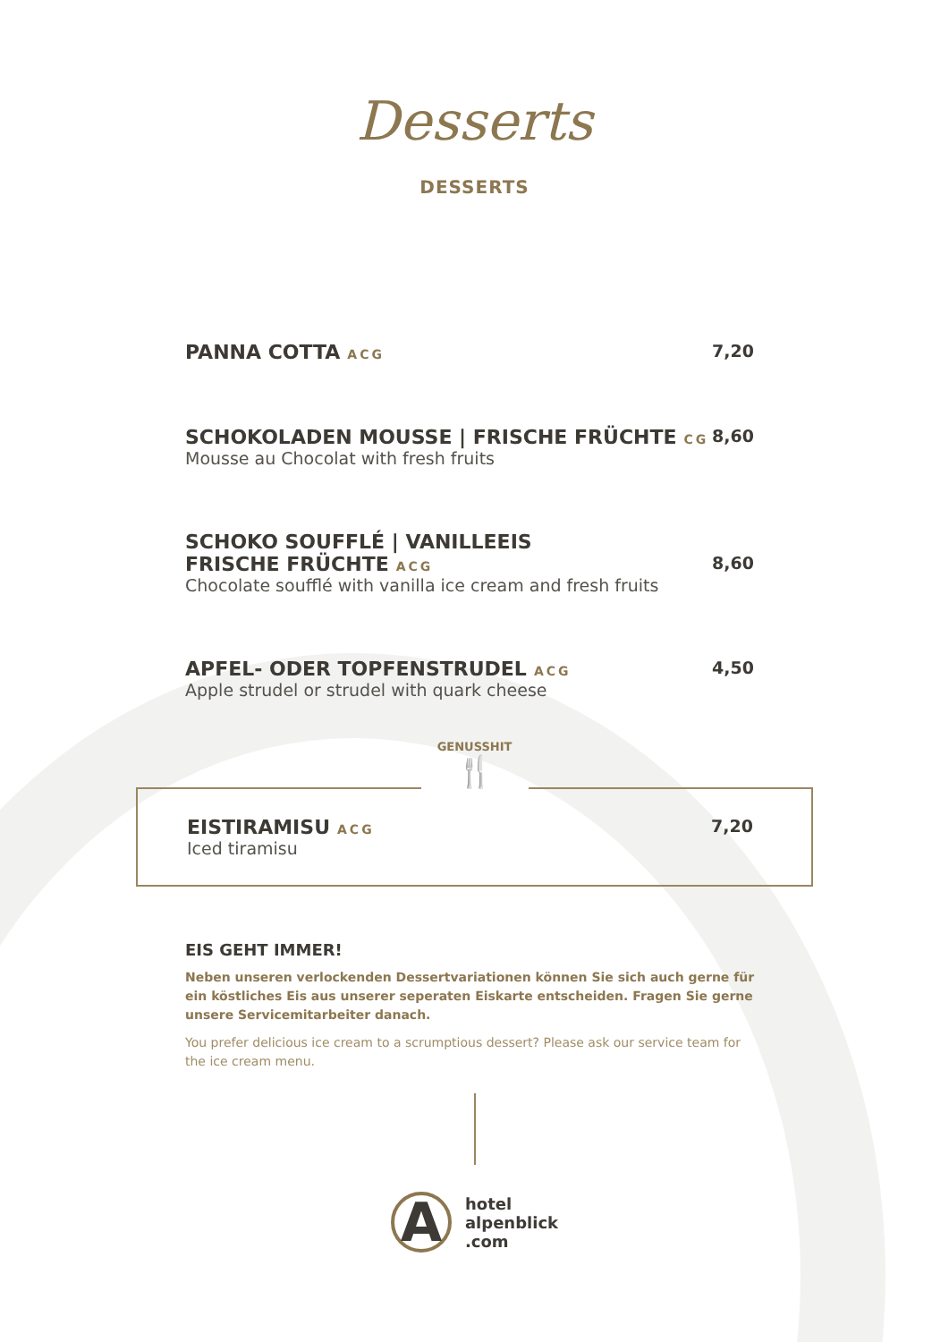Desserts
DESSERTS
PANNA COTTA ACG
7,20
SCHOKOLADEN MOUSSE | FRISCHE FRÜCHTE CG
Mousse au Chocolat with fresh fruits
8,60
SCHOKO SOUFFLÉ | VANILLEEIS
FRISCHE FRÜCHTE ACG
Chocolate soufflé with vanilla ice cream and fresh fruits
8,60
APFEL- ODER TOPFENSTRUDEL ACG
Apple strudel or strudel with quark cheese
4,50
GENUSSHIT
🍴
EISTIRAMISU ACG
Iced tiramisu
7,20
EIS GEHT IMMER!
Neben unseren verlockenden Dessertvariationen können Sie sich auch gerne für ein köstliches Eis aus unserer seperaten Eiskarte entscheiden. Fragen Sie gerne unsere Servicemitarbeiter danach.
You prefer delicious ice cream to a scrumptious dessert? Please ask our service team for the ice cream menu.
A
hotel
alpenblick
.com